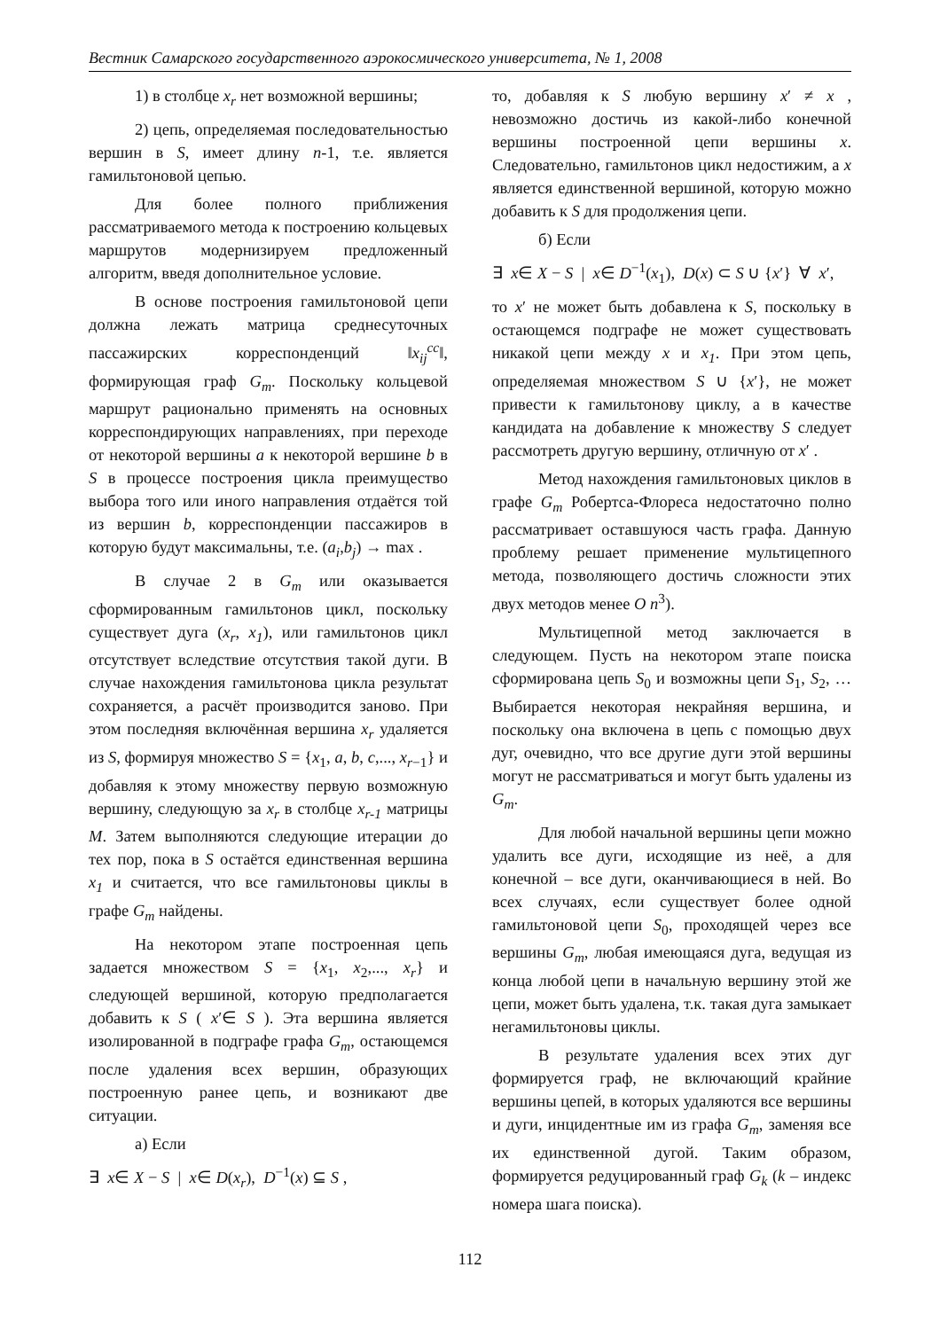Вестник Самарского государственного аэрокосмического университета, № 1, 2008
1) в столбце x<sub>r</sub> нет возможной вершины;
2) цепь, определяемая последовательностью вершин в S, имеет длину n-1, т.е. является гамильтоновой цепью.
Для более полного приближения рассматриваемого метода к построению кольцевых маршрутов модернизируем предложенный алгоритм, введя дополнительное условие.
В основе построения гамильтоновой цепи должна лежать матрица среднесуточных пассажирских корреспонденций ‖x<sub>ij</sub><sup>cc</sup>‖, формирующая граф G<sub>m</sub>. Поскольку кольцевой маршрут рационально применять на основных корреспондирующих направлениях, при переходе от некоторой вершины a к некоторой вершине b в S в процессе построения цикла преимущество выбора того или иного направления отдаётся той из вершин b, корреспонденции пассажиров в которую будут максимальны, т.е. (a<sub>i</sub>,b<sub>j</sub>) → max .
В случае 2 в G<sub>m</sub> или оказывается сформированным гамильтонов цикл, поскольку существует дуга (x<sub>r</sub>, x<sub>1</sub>), или гамильтонов цикл отсутствует вследствие отсутствия такой дуги. В случае нахождения гамильтонова цикла результат сохраняется, а расчёт производится заново. При этом последняя включённая вершина x<sub>r</sub> удаляется из S, формируя множество S = {x<sub>1</sub>, a, b, c,..., x<sub>r−1</sub>} и добавляя к этому множеству первую возможную вершину, следующую за x<sub>r</sub> в столбце x<sub>r-1</sub> матрицы M. Затем выполняются следующие итерации до тех пор, пока в S остаётся единственная вершина x<sub>1</sub> и считается, что все гамильтоновы циклы в графе G<sub>m</sub> найдены.
На некотором этапе построенная цепь задается множеством S = {x<sub>1</sub>, x<sub>2</sub>,..., x<sub>r</sub>} и следующей вершиной, которую предполагается добавить к S ( x′∈ S ). Эта вершина является изолированной в подграфе графа G<sub>m</sub>, остающемся после удаления всех вершин, образующих построенную ранее цепь, и возникают две ситуации.
а) Если
∃ x∈ X − S | x∈ D(x<sub>r</sub>), D<sup>−1</sup>(x) ⊆ S ,
то, добавляя к S любую вершину x′ ≠ x , невозможно достичь из какой-либо конечной вершины построенной цепи вершины x. Следовательно, гамильтонов цикл недостижим, а x является единственной вершиной, которую можно добавить к S для продолжения цепи.
б) Если
∃ x∈ X − S | x∈ D<sup>−1</sup>(x<sub>1</sub>), D(x) ⊂ S ∪ {x′} ∀ x′,
то x′ не может быть добавлена к S, поскольку в остающемся подграфе не может существовать никакой цепи между x и x<sub>1</sub>. При этом цепь, определяемая множеством S ∪ {x′}, не может привести к гамильтонову циклу, а в качестве кандидата на добавление к множеству S следует рассмотреть другую вершину, отличную от x′ .
Метод нахождения гамильтоновых циклов в графе G<sub>m</sub> Робертса-Флореса недостаточно полно рассматривает оставшуюся часть графа. Данную проблему решает применение мультицепного метода, позволяющего достичь сложности этих двух методов менее O n<sup>3</sup>).
Мультицепной метод заключается в следующем. Пусть на некотором этапе поиска сформирована цепь S<sub>0</sub> и возможны цепи S<sub>1</sub>, S<sub>2</sub>, … Выбирается некоторая некрайняя вершина, и поскольку она включена в цепь с помощью двух дуг, очевидно, что все другие дуги этой вершины могут не рассматриваться и могут быть удалены из G<sub>m</sub>.
Для любой начальной вершины цепи можно удалить все дуги, исходящие из неё, а для конечной – все дуги, оканчивающиеся в ней. Во всех случаях, если существует более одной гамильтоновой цепи S<sub>0</sub>, проходящей через все вершины G<sub>m</sub>, любая имеющаяся дуга, ведущая из конца любой цепи в начальную вершину этой же цепи, может быть удалена, т.к. такая дуга замыкает негамильтоновы циклы.
В результате удаления всех этих дуг формируется граф, не включающий крайние вершины цепей, в которых удаляются все вершины и дуги, инцидентные им из графа G<sub>m</sub>, заменяя все их единственной дугой. Таким образом, формируется редуцированный граф G<sub>k</sub> (k – индекс номера шага поиска).
112